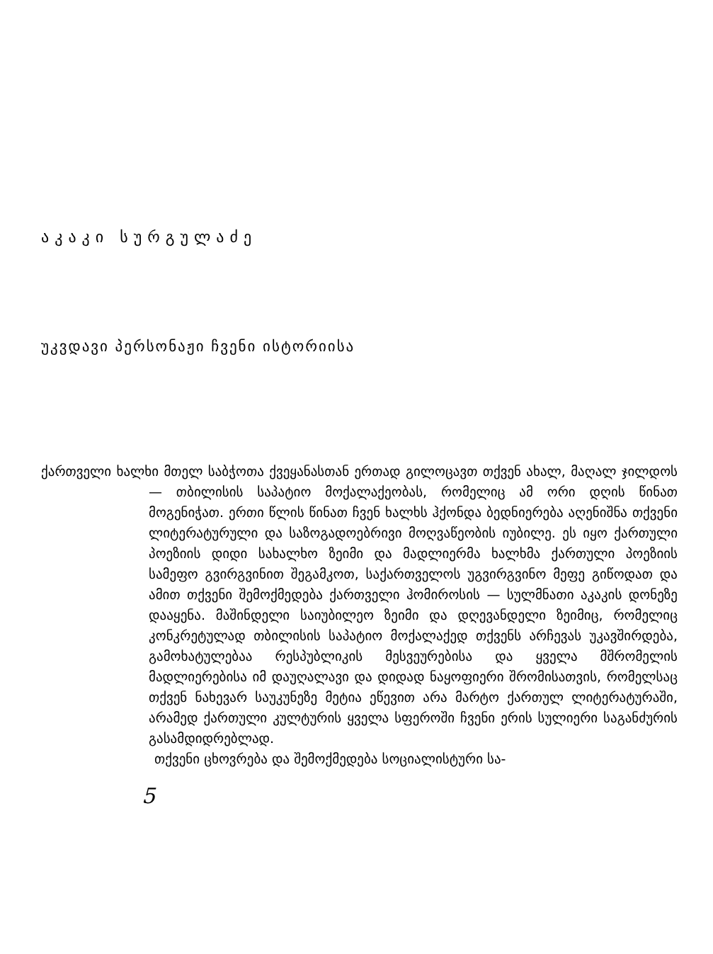აკაკი სურგულაძე
უკვდავი პერსონაჟი ჩვენი ისტორიისა
ქართველი ხალხი მთელ საბჭოთა ქვეყანასთან ერთად გილოცავთ თქვენ ახალ, მაღალ ჯილდოს — თბილისის საპატიო მოქალაქეობას, რომელიც ამ ორი დღის წინათ მოგენიჭათ. ერთი წლის წინათ ჩვენ ხალხს ჰქონდა ბედნიერება აღენიშნა თქვენი ლიტერატურული და საზოგადოებრივი მოღვაწეობის იუბილე. ეს იყო ქართული პოეზიის დიდი სახალხო ზეიმი და მადლიერმა ხალხმა ქართული პოეზიის სამეფო გვირგვინით შეგამკოთ, საქართველოს უგვირგვინო მეფე გიწოდათ და ამით თქვენი შემოქმედება ქართველი ჰომიროსის — სულმნათი აკაკის დონეზე დააყენა. მაშინდელი საიუბილეო ზეიმი და დღევანდელი ზეიმიც, რომელიც კონკრეტულად თბილისის საპატიო მოქალაქედ თქვენს არჩევას უკავშირდება, გამოხატულებაა რესპუბლიკის მესვეურებისა და ყველა მშრომელის მადლიერებისა იმ დაუღალავი და დიდად ნაყოფიერი შრომისათვის, რომელსაც თქვენ ნახევარ საუკუნეზე მეტია ეწევით არა მარტო ქართულ ლიტერატურაში, არამედ ქართული კულტურის ყველა სფეროში ჩვენი ერის სულიერი საგანძურის გასამდიდრებლად.
თქვენი ცხოვრება და შემოქმედება სოციალისტური სა-
5